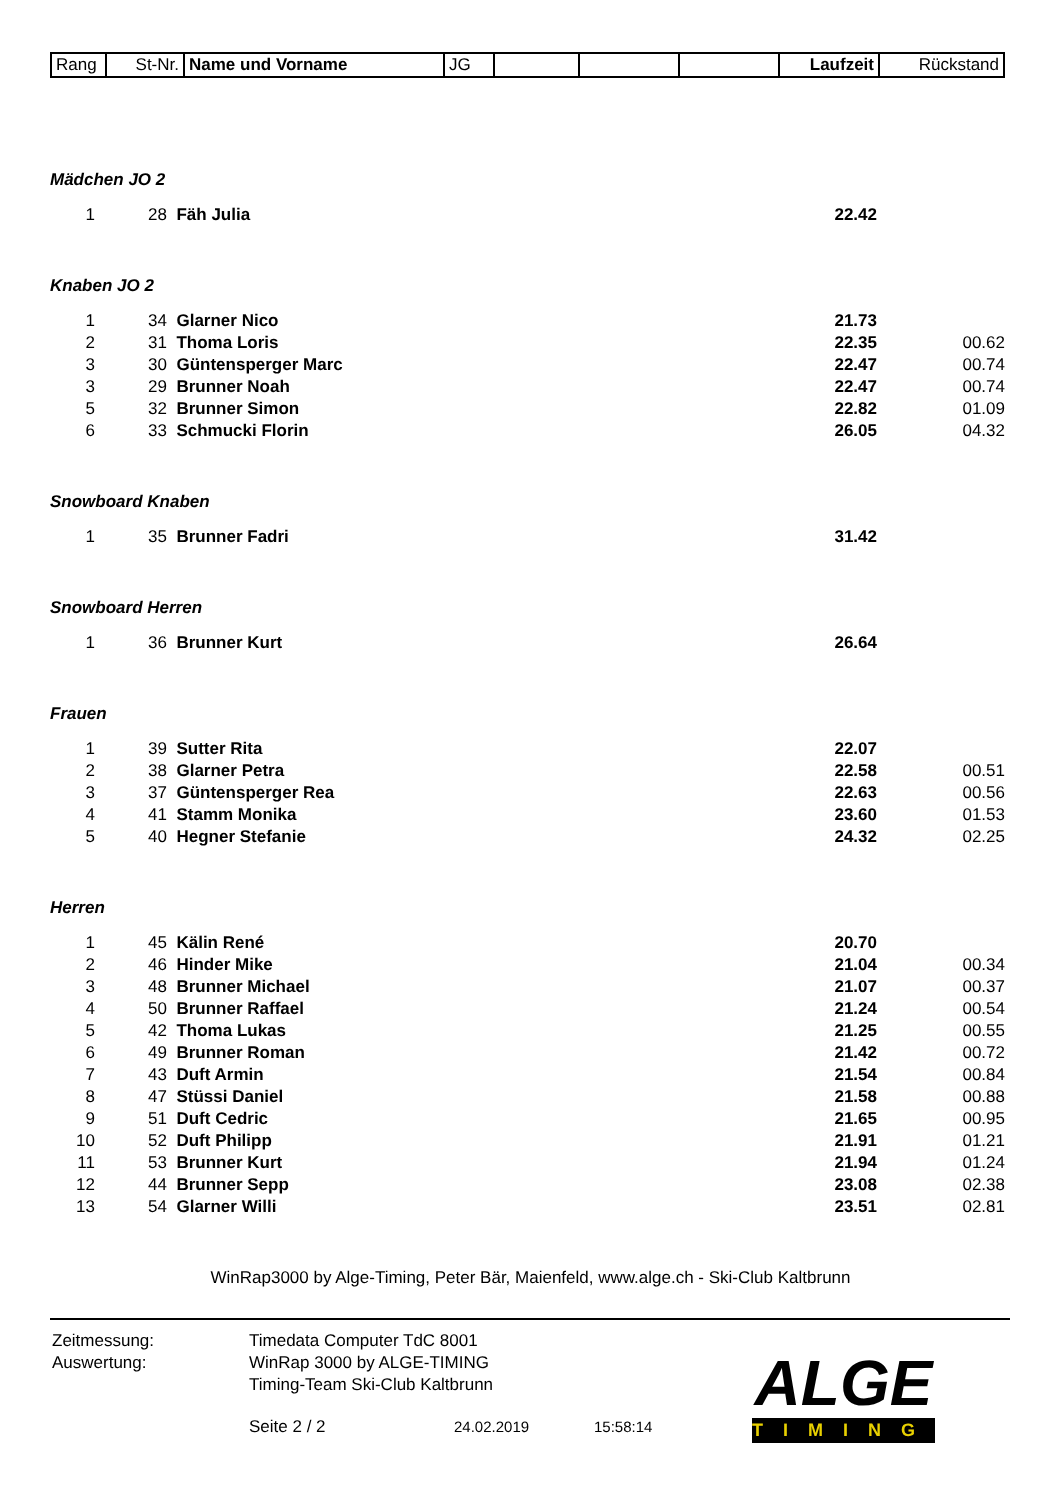| Rang | St-Nr. | Name und Vorname | JG | | | | Laufzeit | Rückstand |
| Mädchen JO 2 | | | | |
| 1 | 28 | Fäh Julia | 22.42 | |
| Knaben JO 2 | | | | |
| 1 | 34 | Glarner Nico | 21.73 | |
| 2 | 31 | Thoma Loris | 22.35 | 00.62 |
| 3 | 30 | Güntensperger Marc | 22.47 | 00.74 |
| 3 | 29 | Brunner Noah | 22.47 | 00.74 |
| 5 | 32 | Brunner Simon | 22.82 | 01.09 |
| 6 | 33 | Schmucki Florin | 26.05 | 04.32 |
| Snowboard Knaben | | | | |
| 1 | 35 | Brunner Fadri | 31.42 | |
| Snowboard Herren | | | | |
| 1 | 36 | Brunner Kurt | 26.64 | |
| Frauen | | | | |
| 1 | 39 | Sutter Rita | 22.07 | |
| 2 | 38 | Glarner Petra | 22.58 | 00.51 |
| 3 | 37 | Güntensperger Rea | 22.63 | 00.56 |
| 4 | 41 | Stamm Monika | 23.60 | 01.53 |
| 5 | 40 | Hegner Stefanie | 24.32 | 02.25 |
| Herren | | | | |
| 1 | 45 | Kälin René | 20.70 | |
| 2 | 46 | Hinder Mike | 21.04 | 00.34 |
| 3 | 48 | Brunner Michael | 21.07 | 00.37 |
| 4 | 50 | Brunner Raffael | 21.24 | 00.54 |
| 5 | 42 | Thoma Lukas | 21.25 | 00.55 |
| 6 | 49 | Brunner Roman | 21.42 | 00.72 |
| 7 | 43 | Duft Armin | 21.54 | 00.84 |
| 8 | 47 | Stüssi Daniel | 21.58 | 00.88 |
| 9 | 51 | Duft Cedric | 21.65 | 00.95 |
| 10 | 52 | Duft Philipp | 21.91 | 01.21 |
| 11 | 53 | Brunner Kurt | 21.94 | 01.24 |
| 12 | 44 | Brunner Sepp | 23.08 | 02.38 |
| 13 | 54 | Glarner Willi | 23.51 | 02.81 |
WinRap3000 by Alge-Timing, Peter Bär, Maienfeld, www.alge.ch - Ski-Club Kaltbrunn
Zeitmessung: Timedata Computer TdC 8001
Auswertung: WinRap 3000 by ALGE-TIMING
Timing-Team Ski-Club Kaltbrunn
Seite 2 / 2 24.02.2019 15:58:14
ALGE
TIMING